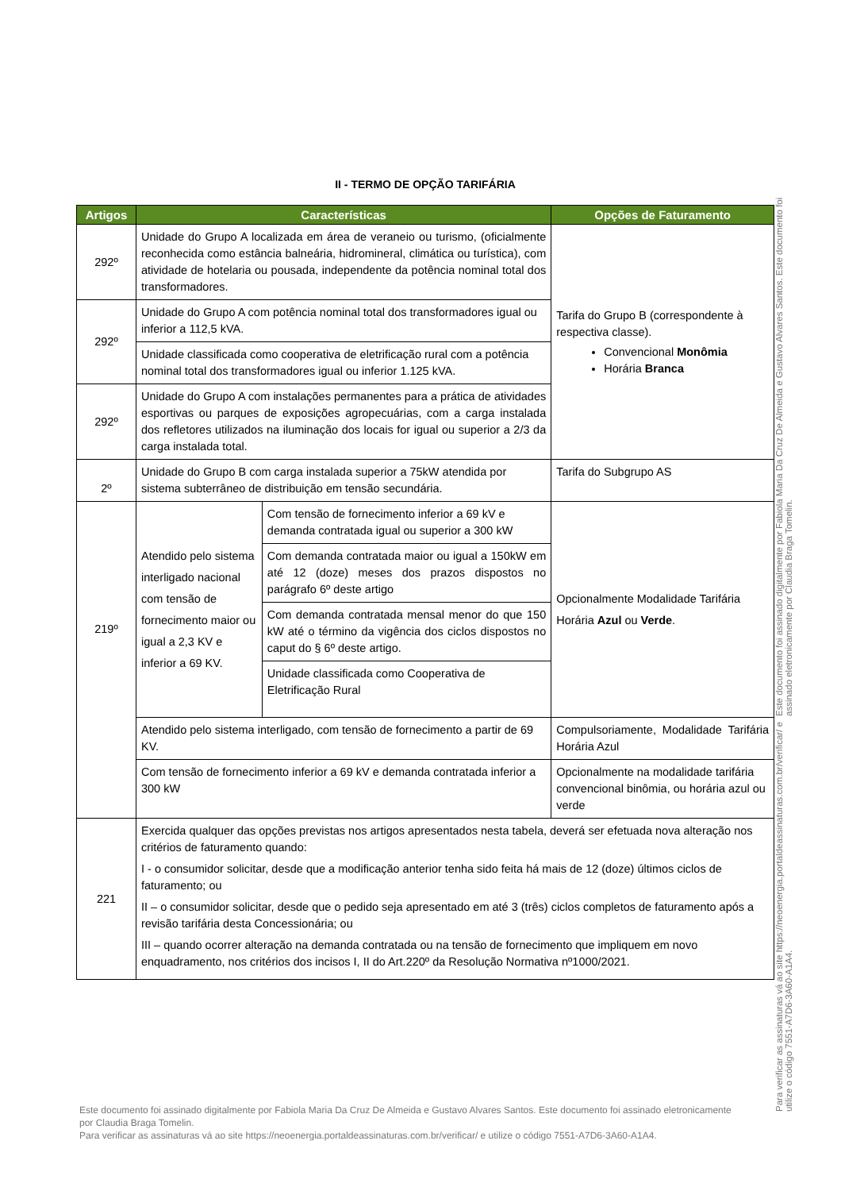II - TERMO DE OPÇÃO TARIFÁRIA
| Artigos | Características | | Opções de Faturamento |
| --- | --- | --- | --- |
| 292º | Unidade do Grupo A localizada em área de veraneio ou turismo, (oficialmente reconhecida como estância balneária, hidromineral, climática ou turística), com atividade de hotelaria ou pousada, independente da potência nominal total dos transformadores. | | Tarifa do Grupo B (correspondente à respectiva classe). Convencional Monômia Horária Branca |
| 292º | Unidade do Grupo A com potência nominal total dos transformadores igual ou inferior a 112,5 kVA. | | |
| | Unidade classificada como cooperativa de eletrificação rural com a potência nominal total dos transformadores igual ou inferior 1.125 kVA. | | |
| 292º | Unidade do Grupo A com instalações permanentes para a prática de atividades esportivas ou parques de exposições agropecuárias, com a carga instalada dos refletores utilizados na iluminação dos locais for igual ou superior a 2/3 da carga instalada total. | | |
| 2º | Unidade do Grupo B com carga instalada superior a 75kW atendida por sistema subterrâneo de distribuição em tensão secundária. | | Tarifa do Subgrupo AS |
| 219º | Atendido pelo sistema interligado nacional com tensão de fornecimento maior ou igual a 2,3 KV e inferior a 69 KV. | Com tensão de fornecimento inferior a 69 kV e demanda contratada igual ou superior a 300 kW | Opcionalmente Modalidade Tarifária Horária Azul ou Verde . |
| | | Com demanda contratada maior ou igual a 150kW em até 12 (doze) meses dos prazos dispostos no parágrafo 6º deste artigo | |
| | | Com demanda contratada mensal menor do que 150 kW até o término da vigência dos ciclos dispostos no caput do § 6º deste artigo. | |
| | | Unidade classificada como Cooperativa de Eletrificação Rural | |
| | Atendido pelo sistema interligado, com tensão de fornecimento a partir de 69 KV. | | Compulsoriamente, Modalidade Tarifária Horária Azul |
| | Com tensão de fornecimento inferior a 69 kV e demanda contratada inferior a 300 kW | | Opcionalmente na modalidade tarifária convencional binômia, ou horária azul ou verde |
| 221 | Exercida qualquer das opções previstas nos artigos apresentados nesta tabela, deverá ser efetuada nova alteração nos critérios de faturamento quando: I - o consumidor solicitar, desde que a modificação anterior tenha sido feita há mais de 12 (doze) últimos ciclos de faturamento; ou II – o consumidor solicitar, desde que o pedido seja apresentado em até 3 (três) ciclos completos de faturamento após a revisão tarifária desta Concessionária; ou III – quando ocorrer alteração na demanda contratada ou na tensão de fornecimento que impliquem em novo enquadramento, nos critérios dos incisos I, II do Art.220º da Resolução Normativa nº1000/2021. | | |
Este documento foi assinado digitalmente por Fabiola Maria Da Cruz De Almeida e Gustavo Alvares Santos. Este documento foi assinado eletronicamente por Claudia Braga Tomelin.
Para verificar as assinaturas vá ao site https://neoenergia.portaldeassinaturas.com.br/verificar/ e utilize o código 7551-A7D6-3A60-A1A4.
Para verificar as assinaturas vá ao site https://neoenergia.portaldeassinaturas.com.br/verificar/ e utilize o código 7551-A7D6-3A60-A1A4.
Este documento foi assinado digitalmente por Fabiola Maria Da Cruz De Almeida e Gustavo Alvares Santos. Este documento foi assinado eletronicamente por Claudia Braga Tomelin.